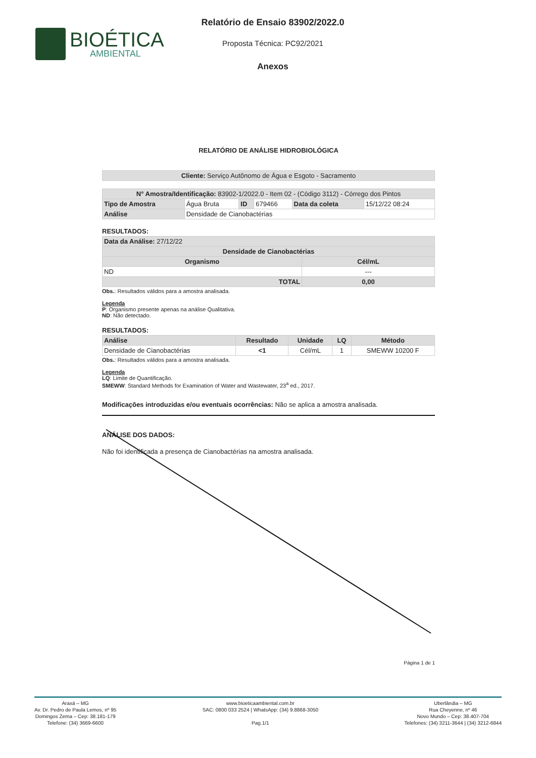BIOÉTICA
AMBIENTAL
Relatório de Ensaio 83902/2022.0
Proposta Técnica: PC92/2021
Anexos
RELATÓRIO DE ANÁLISE HIDROBIOLÓGICA
| Cliente: Serviço Autônomo de Água e Esgoto - Sacramento |
| N° Amostra/Identificação: 83902-1/2022.0 - Item 02 - (Código 3112) - Córrego dos Pintos | | | | | |
| Tipo de Amostra | Água Bruta | ID | 679466 | Data da coleta | 15/12/22 08:24 |
| Análise | Densidade de Cianobactérias | | | | |
RESULTADOS:
| Data da Análise: 27/12/22 | |
| Densidade de Cianobactérias | |
| Organismo | Cél/mL |
| ND | --- |
| TOTAL | 0,00 |
Obs.: Resultados válidos para a amostra analisada.
Legenda
P: Organismo presente apenas na análise Qualitativa.
ND: Não detectado.
RESULTADOS:
| Análise | Resultado | Unidade | LQ | Método |
| --- | --- | --- | --- | --- |
| Densidade de Cianobactérias | <1 | Cél/mL | 1 | SMEWW 10200 F |
Obs.: Resultados válidos para a amostra analisada.
Legenda
LQ: Limite de Quantificação.
SMEWW: Standard Methods for Examination of Water and Wastewater, 23<sup>a</sup> ed., 2017.
Modificações introduzidas e/ou eventuais ocorrências: Não se aplica a amostra analisada.
ANÁLISE DOS DADOS:
Não foi identificada a presença de Cianobactérias na amostra analisada.
Página 1 de 1
Araxá – MG
Av. Dr. Pedro de Paula Lemos, nº 95
Domingos Zema – Cep: 38.181-179
Telefone: (34) 3669-6600
www.bioeticaambiental.com.br
SAC: 0800 033 2524 | WhatsApp: (34) 9.8868-3050
Pag.1/1
Uberlândia – MG
Rua Cheyenne, nº 46
Novo Mundo – Cep: 38.407-704
Telefones: (34) 3211-3644 | (34) 3212-6844